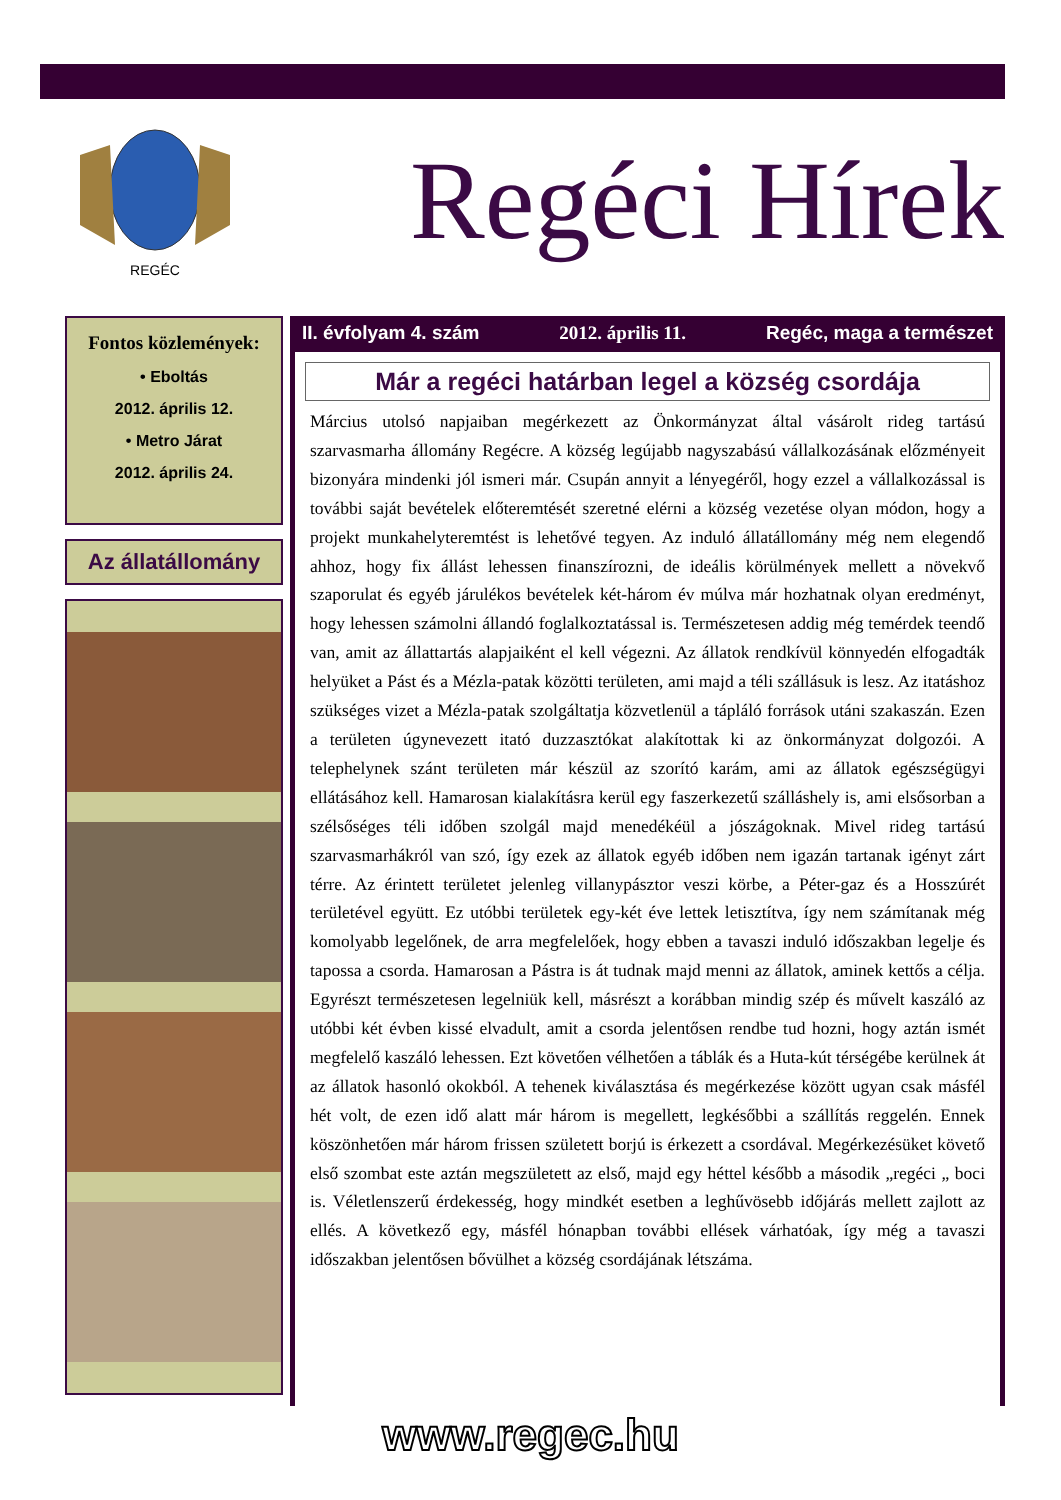REGÉC
Regéci Hírek
Fontos közlemények:
• Eboltás
2012. április 12.
• Metro Járat
2012. április 24.
Az állatállomány
II. évfolyam 4. szám 2012. április 11. Regéc, maga a természet
Már a regéci határban legel a község csordája
Március utolsó napjaiban megérkezett az Önkormányzat által vásárolt rideg tartású szarvasmarha állomány Regécre. A község legújabb nagyszabású vállalkozásának előzményeit bizonyára mindenki jól ismeri már. Csupán annyit a lényegéről, hogy ezzel a vállalkozással is további saját bevételek előteremtését szeretné elérni a község vezetése olyan módon, hogy a projekt munkahelyteremtést is lehetővé tegyen. Az induló állatállomány még nem elegendő ahhoz, hogy fix állást lehessen finanszírozni, de ideális körülmények mellett a növekvő szaporulat és egyéb járulékos bevételek két-három év múlva már hozhatnak olyan eredményt, hogy lehessen számolni állandó foglalkoztatással is. Természetesen addig még temérdek teendő van, amit az állattartás alapjaiként el kell végezni. Az állatok rendkívül könnyedén elfogadták helyüket a Pást és a Mézla-patak közötti területen, ami majd a téli szállásuk is lesz. Az itatáshoz szükséges vizet a Mézla-patak szolgáltatja közvetlenül a tápláló források utáni szakaszán. Ezen a területen úgynevezett itató duzzasztókat alakítottak ki az önkormányzat dolgozói. A telephelynek szánt területen már készül az szorító karám, ami az állatok egészségügyi ellátásához kell. Hamarosan kialakításra kerül egy faszerkezetű szálláshely is, ami elsősorban a szélsőséges téli időben szolgál majd menedékéül a jószágoknak. Mivel rideg tartású szarvasmarhákról van szó, így ezek az állatok egyéb időben nem igazán tartanak igényt zárt térre. Az érintett területet jelenleg villanypásztor veszi körbe, a Péter-gaz és a Hosszúrét területével együtt. Ez utóbbi területek egy-két éve lettek letisztítva, így nem számítanak még komolyabb legelőnek, de arra megfelelőek, hogy ebben a tavaszi induló időszakban legelje és tapossa a csorda. Hamarosan a Pástra is át tudnak majd menni az állatok, aminek kettős a célja. Egyrészt természetesen legelniük kell, másrészt a korábban mindig szép és művelt kaszáló az utóbbi két évben kissé elvadult, amit a csorda jelentősen rendbe tud hozni, hogy aztán ismét megfelelő kaszáló lehessen. Ezt követően vélhetően a táblák és a Huta-kút térségébe kerülnek át az állatok hasonló okokból. A tehenek kiválasztása és megérkezése között ugyan csak másfél hét volt, de ezen idő alatt már három is megellett, legkésőbbi a szállítás reggelén. Ennek köszönhetően már három frissen született borjú is érkezett a csordával. Megérkezésüket követő első szombat este aztán megszületett az első, majd egy héttel később a második „regéci „ boci is. Véletlenszerű érdekesség, hogy mindkét esetben a leghűvösebb időjárás mellett zajlott az ellés. A következő egy, másfél hónapban további ellések várhatóak, így még a tavaszi időszakban jelentősen bővülhet a község csordájának létszáma.
www.regec.hu